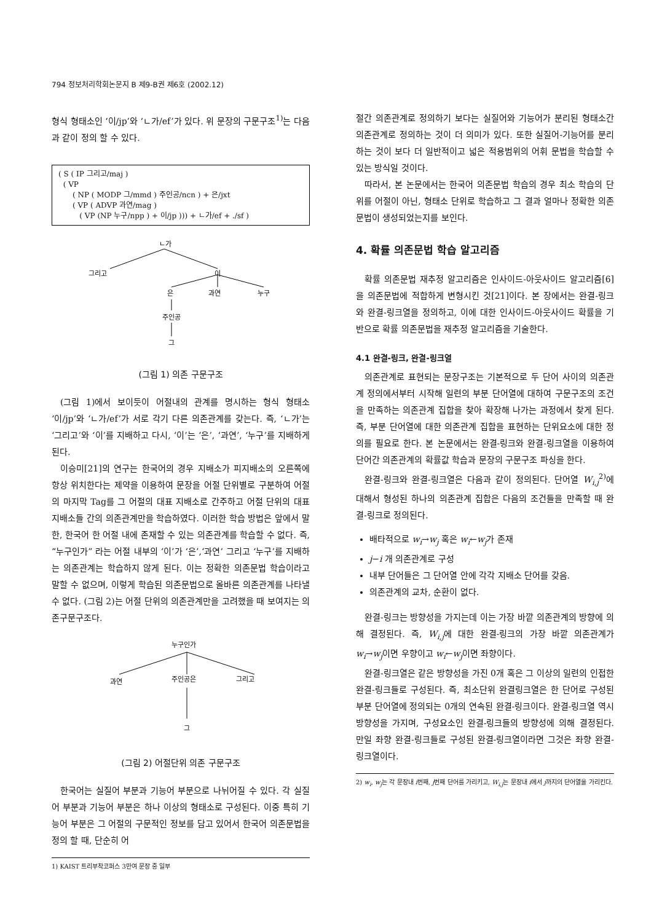794 정보처리학회논문지 B 제9-B권 제6호 (2002.12)
형식 형태소인 ‘이/jp’와 ‘ㄴ가/ef’가 있다. 위 문장의 구문구조<sup>1)</sup>는 다음과 같이 정의 할 수 있다.
( S ( IP 그리고/maj )
( VP
( NP ( MODP 그/mmd ) 주인공/ncn ) + 은/jxt
( VP ( ADVP 과연/mag )
( VP (NP 누구/npp ) + 이/jp ))) + ㄴ가/ef + ./sf )
ㄴ가
그리고
이
은
과연
누구
주인공
그
(그림 1) 의존 구문구조
(그림 1)에서 보이듯이 어절내의 관계를 명시하는 형식 형태소 ‘이/jp’와 ‘ㄴ가/ef’가 서로 각기 다른 의존관계를 갖는다. 즉, ‘ㄴ가’는 ‘그리고’와 ‘이’를 지배하고 다시, ‘이’는 ‘은’, ‘과연’, ‘누구’를 지배하게 된다.
이승미[21]의 연구는 한국어의 경우 지배소가 피지배소의 오른쪽에 항상 위치한다는 제약을 이용하여 문장을 어절 단위별로 구분하여 어절의 마지막 Tag를 그 어절의 대표 지배소로 간주하고 어절 단위의 대표 지배소들 간의 의존관계만을 학습하였다. 이러한 학습 방법은 앞에서 말한, 한국어 한 어절 내에 존재할 수 있는 의존관계를 학습할 수 없다. 즉, “누구인가” 라는 어절 내부의 ‘이’가 ‘은’,‘과연’ 그리고 ‘누구’를 지배하는 의존관계는 학습하지 않게 된다. 이는 정확한 의존문법 학습이라고 말할 수 없으며, 이렇게 학습된 의존문법으로 올바른 의존관계를 나타낼 수 없다. (그림 2)는 어절 단위의 의존관계만을 고려했을 때 보여지는 의존구문구조다.
누구인가
과연
주인공은
그리고
그
(그림 2) 어절단위 의존 구문구조
한국어는 실질어 부분과 기능어 부분으로 나뉘어질 수 있다. 각 실질어 부분과 기능어 부분은 하나 이상의 형태소로 구성된다. 이중 특히 기능어 부분은 그 어절의 구문적인 정보를 담고 있어서 한국어 의존문법을 정의 할 때, 단순히 어
1) KAIST 트리부착코퍼스 3만여 문장 중 일부
절간 의존관계로 정의하기 보다는 실질어와 기능어가 분리된 형태소간 의존관계로 정의하는 것이 더 의미가 있다. 또한 실질어-기능어를 분리하는 것이 보다 더 일반적이고 넓은 적용범위의 어휘 문법을 학습할 수 있는 방식일 것이다.
따라서, 본 논문에서는 한국어 의존문법 학습의 경우 최소 학습의 단위를 어절이 아닌, 형태소 단위로 학습하고 그 결과 얼마나 정확한 의존문법이 생성되었는지를 보인다.
4. 확률 의존문법 학습 알고리즘
확률 의존문법 재추정 알고리즘은 인사이드-아웃사이드 알고리즘[6]을 의존문법에 적합하게 변형시킨 것[21]이다. 본 장에서는 완결-링크와 완결-링크열을 정의하고, 이에 대한 인사이드-아웃사이드 확률을 기반으로 확률 의존문법을 재추정 알고리즘을 기술한다.
4.1 완결-링크, 완결-링크열
의존관계로 표현되는 문장구조는 기본적으로 두 단어 사이의 의존관계 정의에서부터 시작해 일련의 부분 단어열에 대하여 구문구조의 조건을 만족하는 의존관계 집합을 찾아 확장해 나가는 과정에서 찾게 된다. 즉, 부분 단어열에 대한 의존관계 집합을 표현하는 단위요소에 대한 정의를 필요로 한다. 본 논문에서는 완결-링크와 완결-링크열을 이용하여 단어간 의존관계의 확률값 학습과 문장의 구문구조 파싱을 한다.
완결-링크와 완결-링크열은 다음과 같이 정의된다. 단어열 W<sub>i,j</sub><sup>2)</sup>에 대해서 형성된 하나의 의존관계 집합은 다음의 조건들을 만족할 때 완결-링크로 정의된다.
배타적으로 w<sub>i</sub>→w<sub>j</sub> 혹은 w<sub>i</sub>←w<sub>j</sub>가 존재
j−i 개 의존관계로 구성
내부 단어들은 그 단어열 안에 각각 지배소 단어를 갖음.
의존관계의 교차, 순환이 없다.
완결-링크는 방향성을 가지는데 이는 가장 바깥 의존관계의 방향에 의해 결정된다. 즉, W<sub>i,j</sub>에 대한 완결-링크의 가장 바깥 의존관계가 w<sub>i</sub>→w<sub>j</sub>이면 우향이고 w<sub>i</sub>←w<sub>j</sub>이면 좌향이다.
완결-링크열은 같은 방향성을 가진 0개 혹은 그 이상의 일련의 인접한 완결-링크들로 구성된다. 즉, 최소단위 완결링크열은 한 단어로 구성된 부분 단어열에 정의되는 0개의 연속된 완결-링크이다. 완결-링크열 역시 방향성을 가지며, 구성요소인 완결-링크들의 방향성에 의해 결정된다. 만일 좌향 완결-링크들로 구성된 완결-링크열이라면 그것은 좌향 완결-링크열이다.
2) w<sub>i</sub>, w<sub>j</sub>는 각 문장내 i번째, j번째 단어를 가리키고, W<sub>i,j</sub>는 문장내 i에서 j까지의 단어열을 가리킨다.